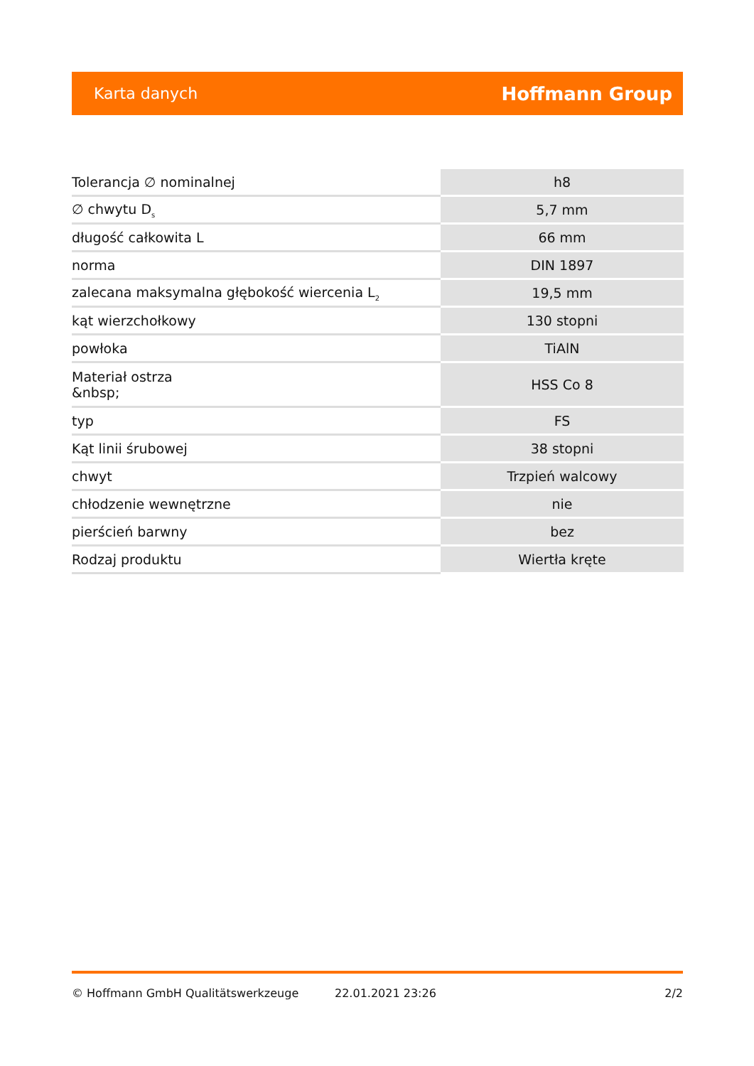Karta danych Hoffmann Group
| Tolerancja ∅ nominalnej | h8 |
| ∅ chwytu D<sub>s</sub> | 5,7 mm |
| długość całkowita L | 66 mm |
| norma | DIN 1897 |
| zalecana maksymalna głębokość wiercenia L<sub>2</sub> | 19,5 mm |
| kąt wierzchołkowy | 130 stopni |
| powłoka | TiAlN |
| Materiał ostrza &nbsp; | HSS Co 8 |
| typ | FS |
| Kąt linii śrubowej | 38 stopni |
| chwyt | Trzpień walcowy |
| chłodzenie wewnętrzne | nie |
| pierścień barwny | bez |
| Rodzaj produktu | Wiertła kręte |
© Hoffmann GmbH Qualitätswerkzeuge 22.01.2021 23:26 2/2